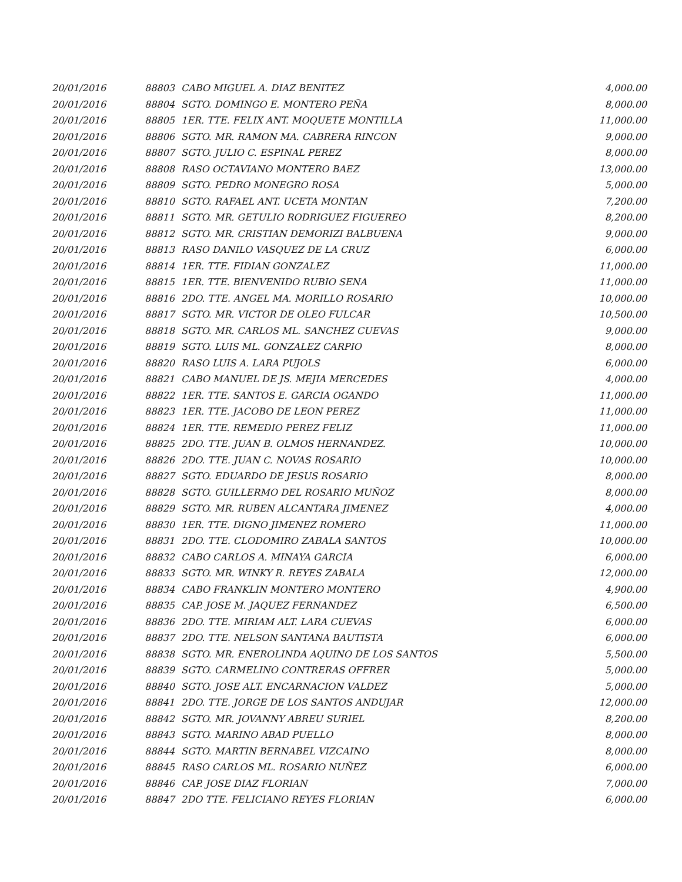| 20/01/2016 | 88803 | CABO MIGUEL A. DIAZ BENITEZ | 4,000.00 |
| 20/01/2016 | 88804 | SGTO. DOMINGO E. MONTERO PEÑA | 8,000.00 |
| 20/01/2016 | 88805 | 1ER. TTE. FELIX ANT. MOQUETE MONTILLA | 11,000.00 |
| 20/01/2016 | 88806 | SGTO. MR. RAMON MA. CABRERA RINCON | 9,000.00 |
| 20/01/2016 | 88807 | SGTO. JULIO C. ESPINAL PEREZ | 8,000.00 |
| 20/01/2016 | 88808 | RASO OCTAVIANO MONTERO BAEZ | 13,000.00 |
| 20/01/2016 | 88809 | SGTO. PEDRO MONEGRO ROSA | 5,000.00 |
| 20/01/2016 | 88810 | SGTO. RAFAEL ANT. UCETA MONTAN | 7,200.00 |
| 20/01/2016 | 88811 | SGTO. MR. GETULIO RODRIGUEZ FIGUEREO | 8,200.00 |
| 20/01/2016 | 88812 | SGTO. MR. CRISTIAN DEMORIZI BALBUENA | 9,000.00 |
| 20/01/2016 | 88813 | RASO DANILO VASQUEZ DE LA CRUZ | 6,000.00 |
| 20/01/2016 | 88814 | 1ER. TTE. FIDIAN GONZALEZ | 11,000.00 |
| 20/01/2016 | 88815 | 1ER. TTE. BIENVENIDO RUBIO SENA | 11,000.00 |
| 20/01/2016 | 88816 | 2DO. TTE. ANGEL MA. MORILLO ROSARIO | 10,000.00 |
| 20/01/2016 | 88817 | SGTO. MR. VICTOR DE OLEO FULCAR | 10,500.00 |
| 20/01/2016 | 88818 | SGTO. MR. CARLOS ML. SANCHEZ CUEVAS | 9,000.00 |
| 20/01/2016 | 88819 | SGTO. LUIS ML. GONZALEZ CARPIO | 8,000.00 |
| 20/01/2016 | 88820 | RASO LUIS A. LARA PUJOLS | 6,000.00 |
| 20/01/2016 | 88821 | CABO MANUEL DE JS. MEJIA MERCEDES | 4,000.00 |
| 20/01/2016 | 88822 | 1ER. TTE. SANTOS E. GARCIA OGANDO | 11,000.00 |
| 20/01/2016 | 88823 | 1ER. TTE. JACOBO DE LEON PEREZ | 11,000.00 |
| 20/01/2016 | 88824 | 1ER. TTE. REMEDIO PEREZ FELIZ | 11,000.00 |
| 20/01/2016 | 88825 | 2DO. TTE. JUAN B. OLMOS HERNANDEZ. | 10,000.00 |
| 20/01/2016 | 88826 | 2DO. TTE. JUAN C. NOVAS ROSARIO | 10,000.00 |
| 20/01/2016 | 88827 | SGTO. EDUARDO DE JESUS ROSARIO | 8,000.00 |
| 20/01/2016 | 88828 | SGTO. GUILLERMO DEL ROSARIO MUÑOZ | 8,000.00 |
| 20/01/2016 | 88829 | SGTO. MR. RUBEN ALCANTARA JIMENEZ | 4,000.00 |
| 20/01/2016 | 88830 | 1ER. TTE. DIGNO JIMENEZ ROMERO | 11,000.00 |
| 20/01/2016 | 88831 | 2DO. TTE. CLODOMIRO ZABALA SANTOS | 10,000.00 |
| 20/01/2016 | 88832 | CABO CARLOS A. MINAYA GARCIA | 6,000.00 |
| 20/01/2016 | 88833 | SGTO. MR. WINKY R. REYES ZABALA | 12,000.00 |
| 20/01/2016 | 88834 | CABO FRANKLIN MONTERO MONTERO | 4,900.00 |
| 20/01/2016 | 88835 | CAP. JOSE M. JAQUEZ FERNANDEZ | 6,500.00 |
| 20/01/2016 | 88836 | 2DO. TTE. MIRIAM ALT. LARA CUEVAS | 6,000.00 |
| 20/01/2016 | 88837 | 2DO. TTE. NELSON SANTANA BAUTISTA | 6,000.00 |
| 20/01/2016 | 88838 | SGTO. MR. ENEROLINDA AQUINO DE LOS SANTOS | 5,500.00 |
| 20/01/2016 | 88839 | SGTO. CARMELINO CONTRERAS OFFRER | 5,000.00 |
| 20/01/2016 | 88840 | SGTO. JOSE ALT. ENCARNACION VALDEZ | 5,000.00 |
| 20/01/2016 | 88841 | 2DO. TTE. JORGE DE LOS SANTOS ANDUJAR | 12,000.00 |
| 20/01/2016 | 88842 | SGTO. MR. JOVANNY ABREU SURIEL | 8,200.00 |
| 20/01/2016 | 88843 | SGTO. MARINO ABAD PUELLO | 8,000.00 |
| 20/01/2016 | 88844 | SGTO. MARTIN BERNABEL VIZCAINO | 8,000.00 |
| 20/01/2016 | 88845 | RASO CARLOS ML. ROSARIO NUÑEZ | 6,000.00 |
| 20/01/2016 | 88846 | CAP. JOSE DIAZ FLORIAN | 7,000.00 |
| 20/01/2016 | 88847 | 2DO TTE. FELICIANO REYES FLORIAN | 6,000.00 |